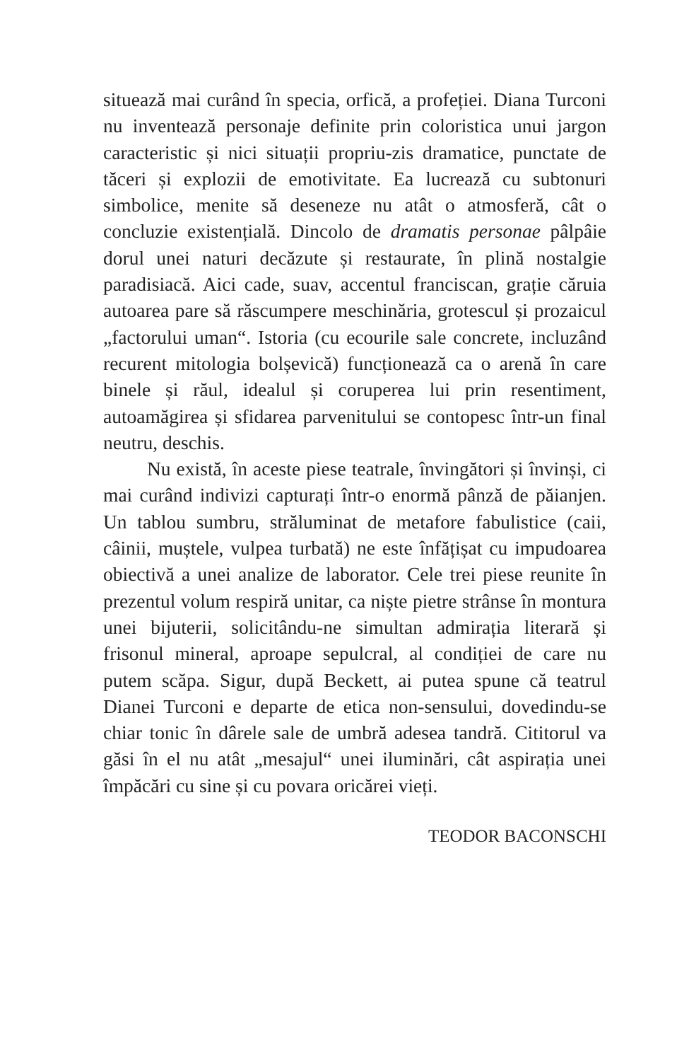situează mai curând în specia, orfică, a profeției. Diana Turconi nu inventează personaje definite prin coloristica unui jargon caracteristic și nici situații propriu-zis dramatice, punctate de tăceri și explozii de emotivitate. Ea lucrează cu subtonuri simbolice, menite să deseneze nu atât o atmosferă, cât o concluzie existențială. Dincolo de dramatis personae pâlpâie dorul unei naturi decăzute și restaurate, în plină nostalgie paradisiacă. Aici cade, suav, accentul franciscan, grație căruia autoarea pare să răscumpere meschinăria, grotescul și prozaicul „factorului uman“. Istoria (cu ecourile sale concrete, incluzând recurent mitologia bolșevică) funcționează ca o arenă în care binele și răul, idealul și coruperea lui prin resentiment, autoamăgirea și sfidarea parvenitului se contopesc într-un final neutru, deschis.
Nu există, în aceste piese teatrale, învingători și învinși, ci mai curând indivizi capturați într-o enormă pânză de păianjen. Un tablou sumbru, străluminat de metafore fabulistice (caii, câinii, muștele, vulpea turbată) ne este înfățișat cu impudoarea obiectivă a unei analize de laborator. Cele trei piese reunite în prezentul volum respiră unitar, ca niște pietre strânse în montura unei bijuterii, solicitându-ne simultan admirația literară și frisonul mineral, aproape sepulcral, al condiției de care nu putem scăpa. Sigur, după Beckett, ai putea spune că teatrul Dianei Turconi e departe de etica non-sensului, dovedindu-se chiar tonic în dârele sale de umbră adesea tandră. Cititorul va găsi în el nu atât „mesajul“ unei iluminări, cât aspirația unei împăcări cu sine și cu povara oricărei vieți.
TEODOR BACONSCHI